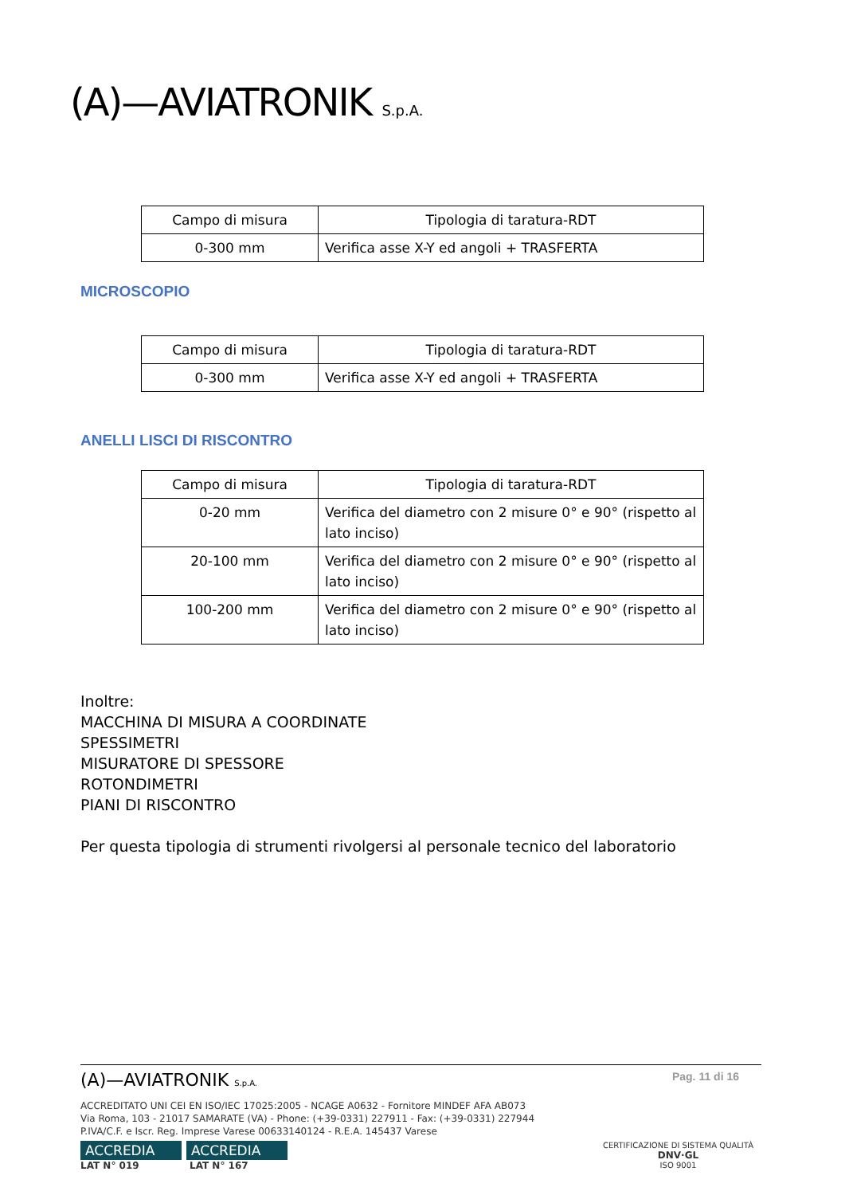(A)—AVIATRONIK S.p.A.
| Campo di misura | Tipologia di taratura-RDT |
| --- | --- |
| 0-300 mm | Verifica asse X-Y ed angoli + TRASFERTA |
MICROSCOPIO
| Campo di misura | Tipologia di taratura-RDT |
| --- | --- |
| 0-300 mm | Verifica asse X-Y ed angoli + TRASFERTA |
ANELLI LISCI DI RISCONTRO
| Campo di misura | Tipologia di taratura-RDT |
| --- | --- |
| 0-20 mm | Verifica del diametro con 2 misure 0° e 90° (rispetto al lato inciso) |
| 20-100 mm | Verifica del diametro con 2 misure 0° e 90° (rispetto al lato inciso) |
| 100-200 mm | Verifica del diametro con 2 misure 0° e 90° (rispetto al lato inciso) |
Inoltre:
MACCHINA DI MISURA A COORDINATE
SPESSIMETRI
MISURATORE DI SPESSORE
ROTONDIMETRI
PIANI DI RISCONTRO
Per questa tipologia di strumenti rivolgersi al personale tecnico del laboratorio
(A)—AVIATRONIK S.p.A. Pag. 11 di 16
ACCREDITATO UNI CEI EN ISO/IEC 17025:2005 - NCAGE A0632 - Fornitore MINDEF AFA AB073
Via Roma, 103 - 21017 SAMARATE (VA) - Phone: (+39-0331) 227911 - Fax: (+39-0331) 227944
P.IVA/C.F. e Iscr. Reg. Imprese Varese 00633140124 - R.E.A. 145437 Varese
ACCREDIA ACCREDIA
LAT N° 019 LAT N° 167
CERTIFICAZIONE DI SISTEMA QUALITÀ
DNV·GL
ISO 9001